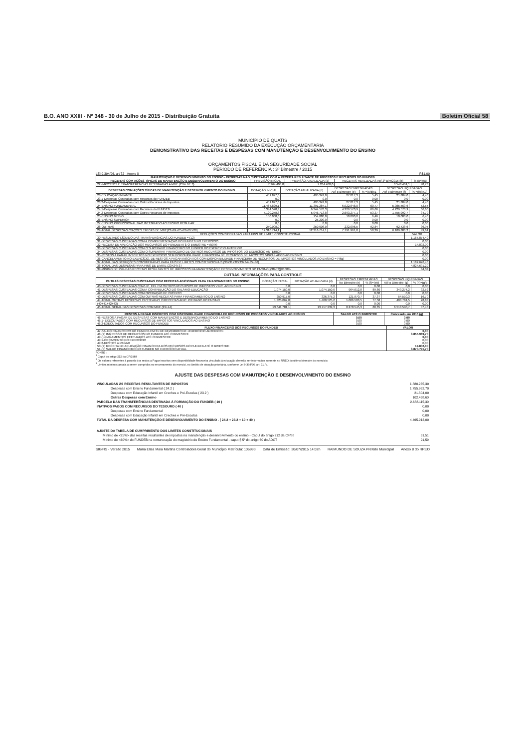B.O. ANO XXIII - Nº 348 - 30 de Julho de 2015 - Distribuição Gratuita Boletim Oficial 58
MUNICÍPIO DE QUATIS
RELATÓRIO RESUMIDO DA EXECUÇÃO ORÇAMENTÁRIA
DEMONSTRATIVO DAS RECEITAS E DESPESAS COM MANUTENÇÃO E DESENVOLVIMENTO DO ENSINO
ORÇAMENTOS FISCAL E DA SEGURIDADE SOCIAL
PERÍODO DE REFERÊNCIA : 3º Bimestre / 2015
LEI 9.394/96, art 72 - Anexo 8 R$1,00
| MANUTENÇÃO E DESENVOLVIMENTO DO ENSINO - DESPESAS NÃO CUSTEADAS COM A RECEITA RESULTANTE DE IMPOSTOS E RECURSOS DO FUNDEB | | | | |
| --- | --- | --- | --- | --- |
| RECEITAS COM AÇÕES TÍPICAS DE MANUTENÇÃO E DESENVOLVIMENTO DO ENSINO | PREVISÃO INICIAL | PREVISÃO ATUALIZADA (a) | RECEITAS REALIZADAS Até 3º Bim/2015 (b) | % (c=b/a) |
| 22-IMPOSTOS E TRANSFERÊNCIAS DESTINADAS A MDE (25% DE 3) | 7.264.408,0 | 7.264.408,0 | 3.543.434,1 | 48,78 |
| DESPESAS COM AÇÕES TÍPICAS DE MANUTENÇÃO E DESENVOLVIMENTO DO ENSINO | DOTAÇÃO INICIAL | DOTAÇÃO ATUALIZADA (d) | DESPESAS EMPENHADAS | | DESPESAS LIQUIDADAS | |
| --- | --- | --- | --- | --- | --- | --- |
| | | | Até o Bimestre (e) | % =(e/d)x1 | Até o Bimestre (f) | % =(f/d)x1( |
| 23-EDUCAÇÃO INFANTIL | 451.877,0 | 495.342,0 | 27.017,3 | 5,45 | 21.804,0 | 4,40 |
| 23.1-Despesas Custeadas com Recursos do FUNDEB | 0,0 | 0,0 | 0,0 | 0,00 | 0,0 | 0,00 |
| 23.2-Despesas Custeadas com Outros Recursos de Impostos | 451.877,0 | 495.342,0 | 27.017,3 | 5,45 | 21.804,0 | 4,40 |
| 24-ENSINO FUNDAMENTAL | 11.464.829,1 | 11.391.284,1 | 6.922.848,0 | 60,77 | 5.985.563,6 | 52,55 |
| 24.1-Despesas Custeadas com Recursos do FUNDEB | 6.344.570,3 | 6.344.570,3 | 4.229.570,9 | 66,66 | 4.229.570,9 | 66,66 |
| 24.2-Despesas Custeadas com Outros Recursos de Impostos | 5.120.258,8 | 5.046.713,8 | 2.693.277,1 | 53,37 | 1.755.992,7 | 34,79 |
| 25-ENSINO MÉDIO | 150.000,0 | 154.880,0 | 10.000,0 | 6,46 | 10.000,0 | 6,46 |
| 26-ENSINO SUPERIOR | 0,0 | 25.200,0 | 0,0 | 0,00 | 0,0 | 0,00 |
| 27-ENSINO PROFISSIONAL NÃO INTEGRADO AO ENSINO REGULAR | 0,0 | 0,0 | 0,0 | 0,00 | 0,0 | 0,00 |
| 28-OUTRAS | 250.008,0 | 250.008,0 | 232.096,5 | 92,84 | 92.438,6 | 36,97 |
| 29-TOTAL DESPESAS C/AÇÕES TÍPICAS DE MDE(23+24+25+26+27+28) | 12.316.714,1 | 12.316.714,1 | 7.191.961,8 | 58,39 | 6.109.806,2 | 49,61 |
| DEDUÇÕES CONSIDERADAS PARA FINS DE LIMITE CONSTITUCIONAL | VALOR |
| --- | --- |
| 30-RESULTADO LÍQUIDO DAS TRANSFERÊNCIAS DO FUNDEB = (12) | 1.167.874,40 |
| 31-DESPESAS CUSTEADAS COM A COMPLEMENTAÇÃO DO FUNDEB NO EXERCÍCIO | 0,00 |
| 32-RECEITA DE APLICAÇÃO DOS RECURSOS DO FUNDEB ATÉ O BIMESTRE = (50 h) | 14.802,00 |
| 33-DESPESAS CUSTEADAS COM O SUPERÁVIT FINANCEIRO DO FUNDEB DO EXERCÍCIO ANTERIOR | 0,00 |
| 34-DESPESAS CUSTEADAS COM O SUPERÁVIT FINANCEIRO DE OUTROS RECURSOS DE IMPOSTOS DO EXERCÍCIO ANTERIOR | 0,00 |
| 35-RESTOS A PAGAR INSCRITOS NO EXERCÍCIO SEM DISPONIBILIDADE FINANCEIRA DE RECURSOS DE IMPOSTOS VINCULADOS AO ENSINO | 0,00 |
| 36-CANCELAMENTO,NO EXERCÍCIO, DE RESTOS A PAGAR INSCRITOS COM DISPONIBILIDADE FINANCEIRA DE RECURSOS DE IMPOSTOS VINCULADOS AO ENSINO = (46g) | 0,00 |
| 37-TOTAL DAS DEDUÇÕES CONSIDERADAS PARA FINS DE LIMITES CONSTITUCIONAIS (30+31+32+33+34+35+36) | 1.182.676,40 |
| 38-TOTAL DAS DESPESAS PARA FINS DE LIMITE (23+24)-37 | 4.824.691,20 |
| 39-MÍNIMO DE 25% DAS RECEITAS RESULTANTES DE IMPOSTOS NA MANUTENÇÃO E DESENVOLVIMENTO DO ENSINO [(38)/(3)]X100% | 34,04 |
OUTRAS INFORMAÇÕES PARA CONTROLE
| OUTRAS DESPESAS CUSTEADAS COM RECEITAS ADICIONAIS PARA FINANCIAMENTO DO ENSINO | DOTAÇÃO INICIAL | DOTAÇÃO ATUALIZADA (d) | DESPESAS EMPENHADAS | | DESPESAS LIQUIDADAS | |
| --- | --- | --- | --- | --- | --- | --- |
| | | | No Bimestre (e) | % (f)=(e/d | Até o Bimestre (g) | % (h)=(g/d |
| 40-DESPESAS CUSTEADAS C/APLIC. FIN. EM OUTROS RECURSOS DE IMPOSTOS VINC. AO ENSINO | 0,0 | 0,0 | 0,0 | 0,00 | 0,0 | 0,00 |
| 41-DESPESAS CUSTEADAS COM A CONTRIBUIÇÃO DO SALÁRIO-EDUCAÇÃO | 1.074.150,0 | 1.074.150,0 | 964.612,8 | 89,80 | 349.274,2 | 32,52 |
| 42-DESPESAS CUSTEADAS COM OPERAÇÃO DE CRÉDITO | 0,0 | 0,0 | 0,0 | 0,00 | 0,0 | 0,00 |
| 43-DESPESAS CUSTEADAS COM OUTRAS RECEITAS PARA FINANCIAMENTO DO ENSINO | 250.917,0 | 326.375,2 | 121.970,7 | 37,37 | 54.510,3 | 16,70 |
| 44-TOTAL OUTRAS DESPESAS CUSTEADAS C/RECEITAS ADIC. P/FINANC.DO ENSINO | 1.325.067,0 | 1.400.525,2 | 1.086.583,5 | 77,58 | 403.784,5 | 28,83 |
| (40+41+42+43) | 0,0 | 0,0 | 0,0 | 0,00 | 0,0 | 0,00 |
| 45-TOTAL GERAL DAS DESPESAS COM MDE (29+44) | 13.641.781,1 | 13.717.239,3 | 8.278.545,3 | 60,35 | 6.513.590,7 | 47,48 |
| RESTOS A PAGAR INSCRITOS COM DISPONIBILIDADE FINANCEIRA DE RECURSOS DE IMPOSTOS VINCULADOS AO ENSINO | SALDO ATÉ O BIMESTRE | Cancelado em 2015 (g) |
| --- | --- | --- |
| 46-RESTOS A PAGAR DE DESPESAS COM MANUTENÇÃO E DESENVOLVIMENTO DO ENSINO 46.1- EXECUTADOS COM RECURSOS DE IMPOSTOS VINCULADOS AO ENSINO 46.2-EXECUTADOS COM RECURSOS DO FUNDEB | 0,00 0,00 0,00 | 0,00 0,00 0,00 |
| FLUXO FINANCEIRO DOS RECURSOS DO FUNDEB | VALOR |
| --- | --- |
| 47-SALDO FINANCEIRO DO FUNDEB EM 31 DE DEZEMBRO DE <EXERCÍCIO ANTERIOR> 48-(+) INGRESSO DE RECURSOS DO FUNDEB ATÉ O BIMESTRE 49-(-) PAGAMENTOS EFETUADOS ATÉ O BIMESTRE 49.1-ORÇAMENTO DO EXERCÍCIO 49.2-RESTOS A PAGAR 50-(+) RECEITA DE APLICAÇÃO FINANCEIRA DOS RECURSOS DO FUNDEB ATÉ O BIMESTRE 51-(=) SALDO FINANCEIRO DO FUNDEB NO EXERCÍCIO ATUAL | 0,00 3.855.989,70 0,00 0,00 0,00 14.802,00 3.870.791,70 |
FONTE :
<sup>1</sup> Caput do artigo 212 da CF/1988
<sup>2</sup> Os valores referentes à parcela dos restos a Pagar inscritos sem disponibilidade financeira vinculada à educação deverão ser informados somente no RREO do ultimo bimestre do exercício.
<sup>3</sup> Limites mínimos anuais a serem cumpridos no encerramento do exercici, no âmbito de atuação prioritária, conforme Lei 9.394/96, art. 11. V.
AJUSTE DAS DESPESAS COM MANUTENÇÃO E DESENVOLVIMENTO DO ENSINO
| VINCULADAS ÀS RECEITAS RESULTANTES DE IMPOSTOS | 1.880.235,30 |
| Despesas com Ensino Fundamental ( 24.2 ) | 1.755.992,70 |
| Despesas com Educação Infantil em Creches e Pré-Escolas ( 23.2 ) | 21.804,00 |
| Outras Despesas com Ensino | 102.438,60 |
| PARCELA DAS TRANSFERÊNCIAS DESTINADA À FORMAÇÃO DO FUNDEB ( 10 ) | 2.688.115,30 |
| INATIVOS PAGOS COM RECURSOS DO TESOURO ( 40 ) | 0,00 |
| Despesas com Ensino Fundamental | 0,00 |
| Despesas com Educação Infantil em Creches e Pré-Escolas | 0,00 |
| TOTAL DA DESPESA COM MANUTENÇÃO E DESENVOLVIMENTO DO ENSINO - ( 24.2 + 23.2 + 10 + 40 ) | 4.465.912,00 |
| AJUSTE DA TABELA DE CUMPRIMENTO DOS LIMITES CONSTITUCIONAIS | |
| Mínimo de <25%> das receitas resultantes de impostos na manutenção e desenvolvimento do ensino - Caput do artigo 212 da CF/88 | 31,51 |
| Mínimo de <60%> do FUNDEB na remuneração do magistério do Ensino Fundamental - caput § 5º do artigo 60 do ADCT | 91,59 |
SIGFIS - Versão 2015 Maria Elisa Maia Martins Controladora Geral do Município Matrícula: 106993 Data de Emissão: 30/07/2015 14:02h RAIMUNDO DE SOUZA Prefeito Municipal Anexo 8 do RREO